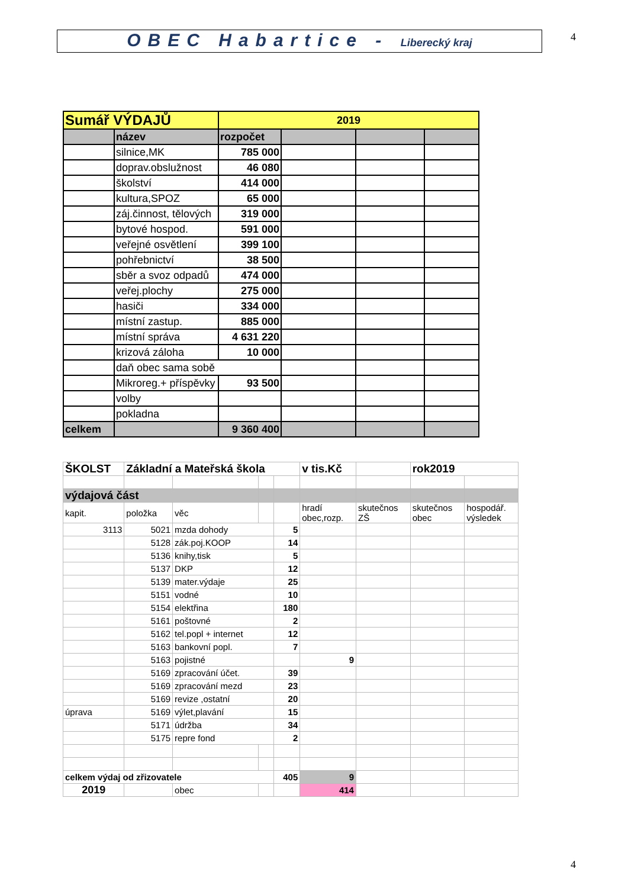OBEC Habartice - Liberecký kraj 4
| Sumář VÝDAJŮ | | 2019 | | | |
| | název | rozpočet | | | |
| | silnice,MK | 785 000 | | | |
| | doprav.obslužnost | 46 080 | | | |
| | školství | 414 000 | | | |
| | kultura,SPOZ | 65 000 | | | |
| | záj.činnost, tělových | 319 000 | | | |
| | bytové hospod. | 591 000 | | | |
| | veřejné osvětlení | 399 100 | | | |
| | pohřebnictví | 38 500 | | | |
| | sběr a svoz odpadů | 474 000 | | | |
| | veřej.plochy | 275 000 | | | |
| | hasiči | 334 000 | | | |
| | místní zastup. | 885 000 | | | |
| | místní správa | 4 631 220 | | | |
| | krizová záloha | 10 000 | | | |
| | daň obec sama sobě | | | | |
| | Mikroreg.+ příspěvky | 93 500 | | | |
| | volby | | | | |
| | pokladna | | | | |
| celkem | | 9 360 400 | | | |
| ŠKOLST | Základní a Mateřská škola | | | | v tis.Kč | | rok2019 | |
| výdajová část | | | | | | | | |
| kapit. | položka | věc | | | hradí obec,rozp. | skutečnos ZŠ | skutečnos obec | hospodář. výsledek |
| 3113 | 5021 | mzda dohody | | 5 | | | | |
| | 5128 | zák.poj.KOOP | | 14 | | | | |
| | 5136 | knihy,tisk | | 5 | | | | |
| | 5137 | DKP | | 12 | | | | |
| | 5139 | mater.výdaje | | 25 | | | | |
| | 5151 | vodné | | 10 | | | | |
| | 5154 | elektřina | | 180 | | | | |
| | 5161 | poštovné | | 2 | | | | |
| | 5162 | tel.popl + internet | | 12 | | | | |
| | 5163 | bankovní popl. | | 7 | | | | |
| | 5163 | pojistné | | | 9 | | | |
| | 5169 | zpracování účet. | | 39 | | | | |
| | 5169 | zpracování mezd | | 23 | | | | |
| | 5169 | revize ,ostatní | | 20 | | | | |
| úprava | 5169 | výlet,plavání | | 15 | | | | |
| | 5171 | údržba | | 34 | | | | |
| | 5175 | repre fond | | 2 | | | | |
| celkem výdaj od zřizovatele | | | | 405 | 9 | | | |
| 2019 | | obec | | | 414 | | | |
4